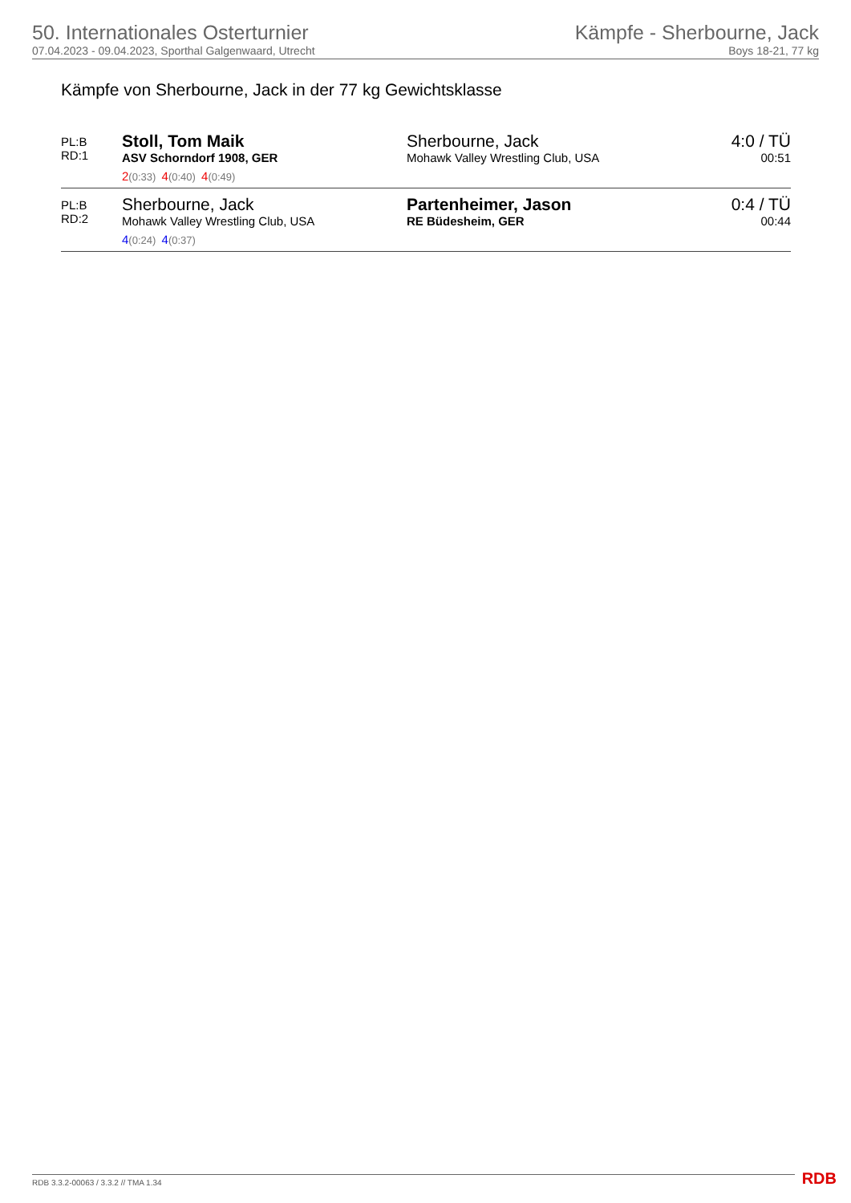50. Internationales Osterturnier
07.04.2023 - 09.04.2023, Sporthal Galgenwaard, Utrecht
Kämpfe - Sherbourne, Jack
Boys 18-21, 77 kg
Kämpfe von Sherbourne, Jack in der 77 kg Gewichtsklasse
| PL:B RD:1 | Stoll, Tom Maik ASV Schorndorf 1908, GER | Sherbourne, Jack Mohawk Valley Wrestling Club, USA | 4:0 / TÜ 00:51 |
| | 2 (0:33) 4 (0:40) 4 (0:49) | | |
| PL:B RD:2 | Sherbourne, Jack Mohawk Valley Wrestling Club, USA | Partenheimer, Jason RE Büdesheim, GER | 0:4 / TÜ 00:44 |
| | 4 (0:24) 4 (0:37) | | |
RDB 3.3.2-00063 / 3.3.2 // TMA 1.34
RDB